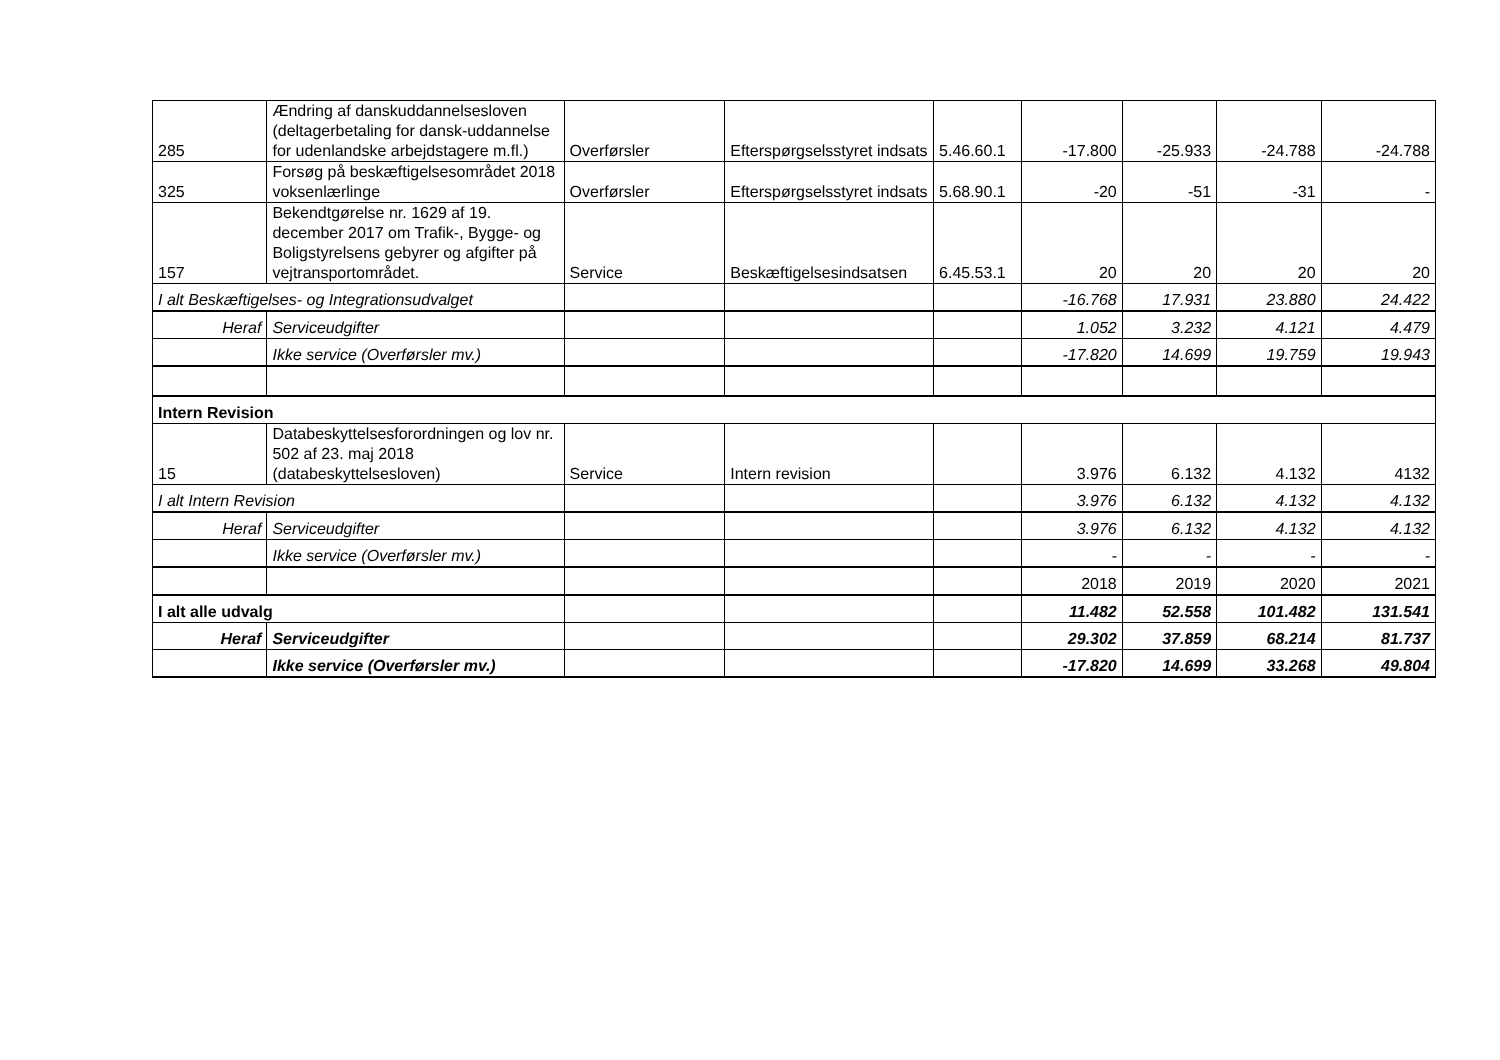| 285 | Ændring af danskuddannelsesloven (deltagerbetaling for dansk-uddannelse for udenlandske arbejdstagere m.fl.) | Overførsler | Efterspørgselsstyret indsats | 5.46.60.1 | -17.800 | -25.933 | -24.788 | -24.788 |
| 325 | Forsøg på beskæftigelsesområdet 2018 voksenlærlinge | Overførsler | Efterspørgselsstyret indsats | 5.68.90.1 | -20 | -51 | -31 | - |
| 157 | Bekendtgørelse nr. 1629 af 19. december 2017 om Trafik-, Bygge- og Boligstyrelsens gebyrer og afgifter på vejtransportområdet. | Service | Beskæftigelsesindsatsen | 6.45.53.1 | 20 | 20 | 20 | 20 |
| I alt Beskæftigelses- og Integrationsudvalget | | | | | -16.768 | 17.931 | 23.880 | 24.422 |
| Heraf | Serviceudgifter | | | | 1.052 | 3.232 | 4.121 | 4.479 |
| | Ikke service (Overførsler mv.) | | | | -17.820 | 14.699 | 19.759 | 19.943 |
| Intern Revision | | | | | | | | |
| 15 | Databeskyttelsesforordningen og lov nr. 502 af 23. maj 2018 (databeskyttelsesloven) | Service | Intern revision | | 3.976 | 6.132 | 4.132 | 4132 |
| I alt Intern Revision | | | | | 3.976 | 6.132 | 4.132 | 4.132 |
| Heraf | Serviceudgifter | | | | 3.976 | 6.132 | 4.132 | 4.132 |
| | Ikke service (Overførsler mv.) | | | | - | - | - | - |
| | | | | | 2018 | 2019 | 2020 | 2021 |
| I alt alle udvalg | | | | | 11.482 | 52.558 | 101.482 | 131.541 |
| Heraf | Serviceudgifter | | | | 29.302 | 37.859 | 68.214 | 81.737 |
| | Ikke service (Overførsler mv.) | | | | -17.820 | 14.699 | 33.268 | 49.804 |